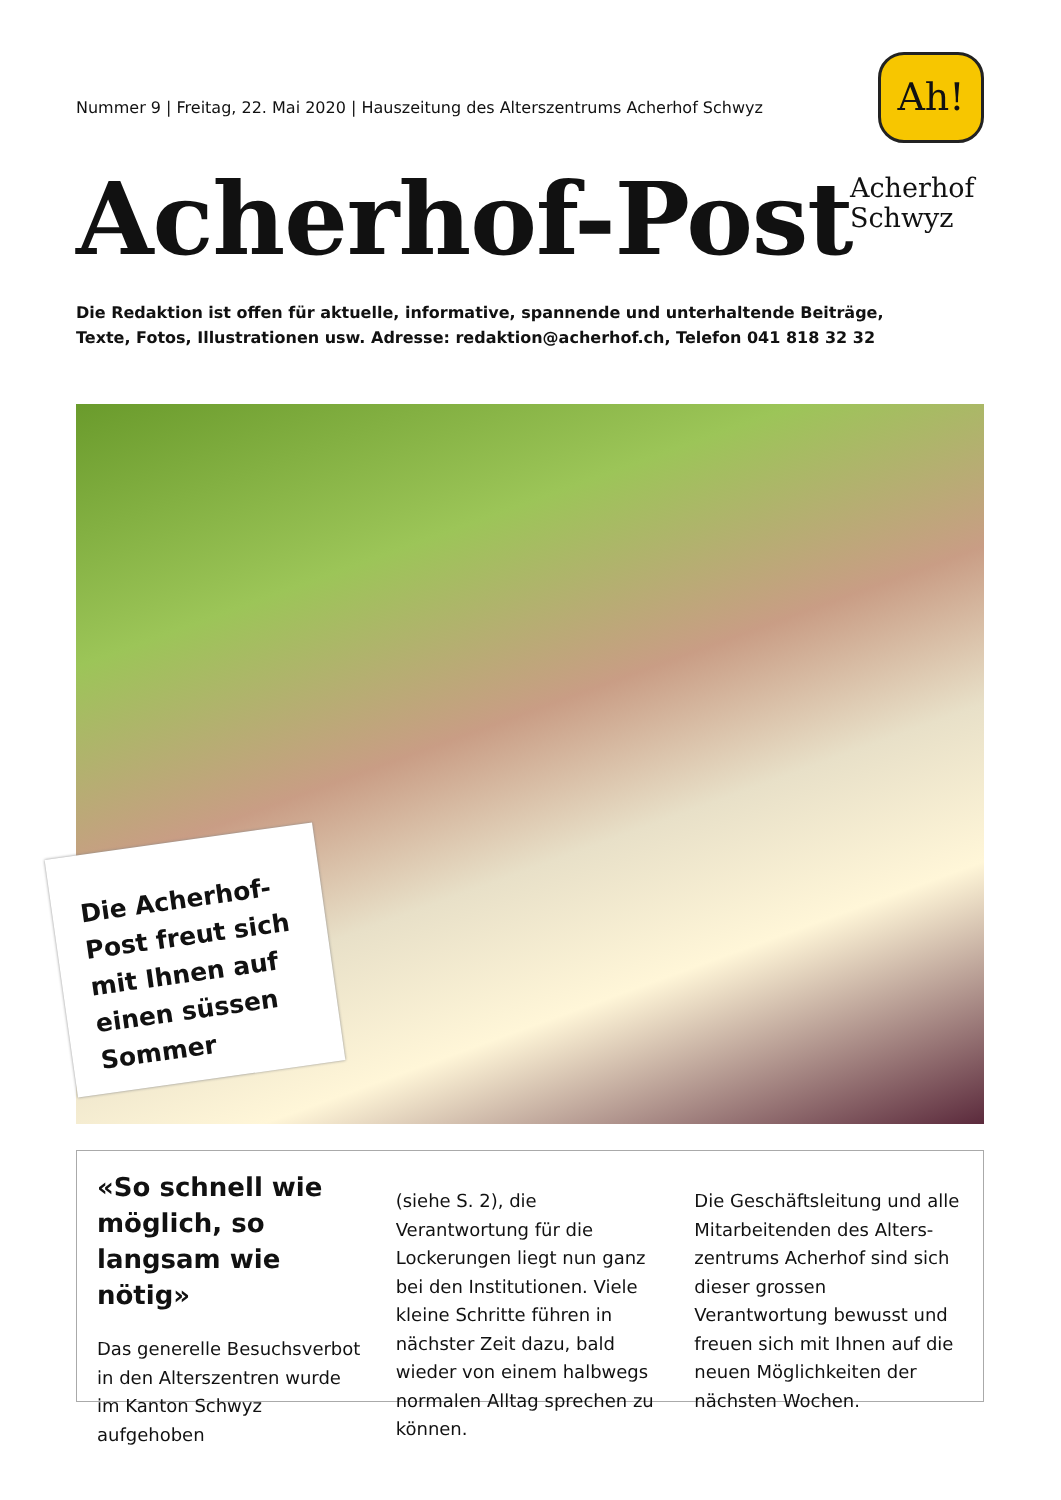Nummer 9 | Freitag, 22. Mai 2020 | Hauszeitung des Alterszentrums Acherhof Schwyz
Acherhof-Post
Ah!
Acherhof
Schwyz
Die Redaktion ist offen für aktuelle, informative, spannende und unterhaltende Beiträge,
Texte, Fotos, Illustrationen usw. Adresse: redaktion@acherhof.ch, Telefon 041 818 32 32
Die Acherhof-Post freut sich mit Ihnen auf einen süssen Sommer
«So schnell wie möglich, so langsam wie nötig»
Das generelle Besuchsverbot in den Alterszentren wurde im Kanton Schwyz aufgehoben
(siehe S. 2), die Verantwortung für die Lockerungen liegt nun ganz bei den Institutionen. Viele kleine Schritte führen in nächster Zeit dazu, bald wieder von einem halbwegs normalen Alltag sprechen zu können.
Die Geschäftsleitung und alle Mitarbeitenden des Alters­zentrums Acherhof sind sich dieser grossen Verantwortung bewusst und freuen sich mit Ihnen auf die neuen Möglich­keiten der nächsten Wochen.